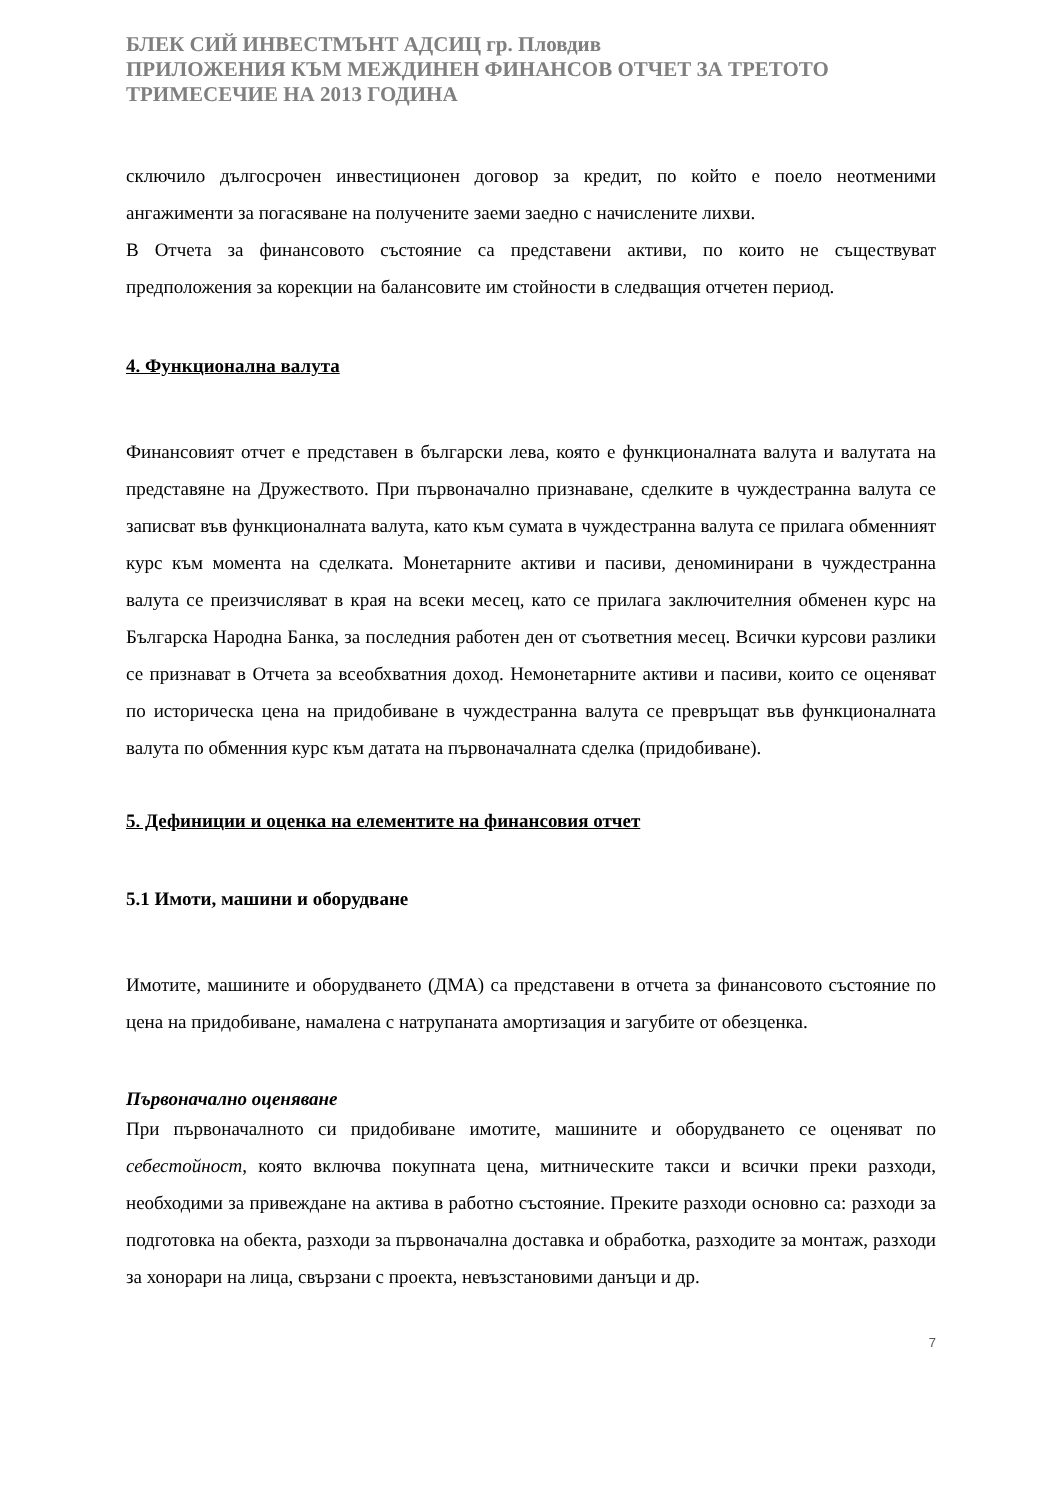БЛЕК СИЙ ИНВЕСТМЪНТ АДСИЦ гр. Пловдив
ПРИЛОЖЕНИЯ КЪМ МЕЖДИНЕН ФИНАНСОВ ОТЧЕТ ЗА ТРЕТОТО ТРИМЕСЕЧИЕ НА 2013 ГОДИНА
сключило дългосрочен инвестиционен договор за кредит, по който е поело неотменими ангажименти за погасяване на получените заеми заедно с начислените лихви.
В Отчета за финансовото състояние са представени активи, по които не съществуват предположения за корекции на балансовите им стойности в следващия отчетен период.
4. Функционална валута
Финансовият отчет е представен в български лева, която е функционалната валута и валутата на представяне на Дружеството. При първоначално признаване, сделките в чуждестранна валута се записват във функционалната валута, като към сумата в чуждестранна валута се прилага обменният курс към момента на сделката. Монетарните активи и пасиви, деноминирани в чуждестранна валута се преизчисляват в края на всеки месец, като се прилага заключителния обменен курс на Българска Народна Банка, за последния работен ден от съответния месец. Всички курсови разлики се признават в Отчета за всеобхватния доход. Немонетарните активи и пасиви, които се оценяват по историческа цена на придобиване в чуждестранна валута се превръщат във функционалната валута по обменния курс към датата на първоначалната сделка (придобиване).
5. Дефиниции и оценка на елементите на финансовия отчет
5.1 Имоти, машини и оборудване
Имотите, машините и оборудването (ДМА) са представени в отчета за финансовото състояние по цена на придобиване, намалена с натрупаната амортизация и загубите от обезценка.
Първоначално оценяване
При първоначалното си придобиване имотите, машините и оборудването се оценяват по себестойност, която включва покупната цена, митническите такси и всички преки разходи, необходими за привеждане на актива в работно състояние. Преките разходи основно са: разходи за подготовка на обекта, разходи за първоначална доставка и обработка, разходите за монтаж, разходи за хонорари на лица, свързани с проекта, невъзстановими данъци и др.
7